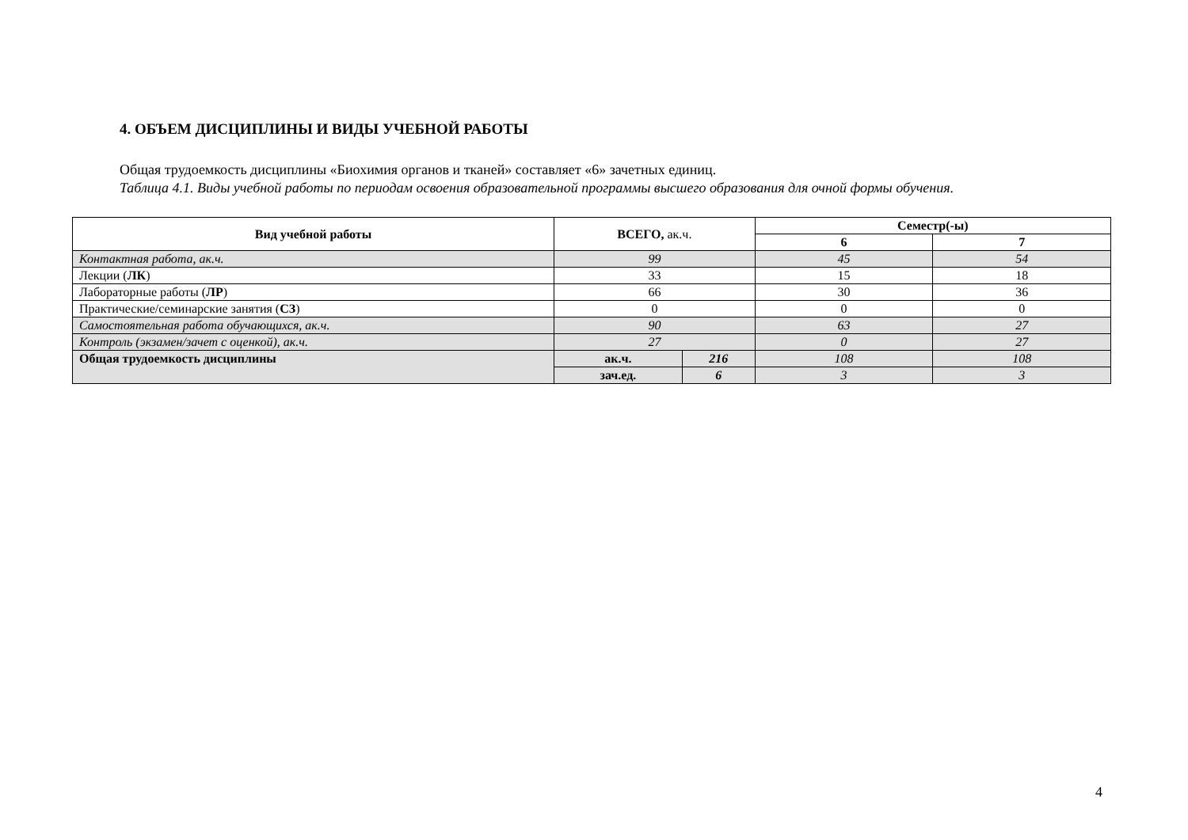4. ОБЪЕМ ДИСЦИПЛИНЫ И ВИДЫ УЧЕБНОЙ РАБОТЫ
Общая трудоемкость дисциплины «Биохимия органов и тканей» составляет «6» зачетных единиц.
Таблица 4.1. Виды учебной работы по периодам освоения образовательной программы высшего образования для очной формы обучения.
| Вид учебной работы | ВСЕГО, ак.ч. | | Семестр(-ы) | |
| --- | --- | --- | --- | --- |
| | | | 6 | 7 |
| Контактная работа, ак.ч. | 99 | | 45 | 54 |
| Лекции ( ЛК ) | 33 | | 15 | 18 |
| Лабораторные работы ( ЛР ) | 66 | | 30 | 36 |
| Практические/семинарские занятия ( СЗ ) | 0 | | 0 | 0 |
| Самостоятельная работа обучающихся, ак.ч. | 90 | | 63 | 27 |
| Контроль (экзамен/зачет с оценкой), ак.ч. | 27 | | 0 | 27 |
| Общая трудоемкость дисциплины | ак.ч. | 216 | 108 | 108 |
| | зач.ед. | 6 | 3 | 3 |
4